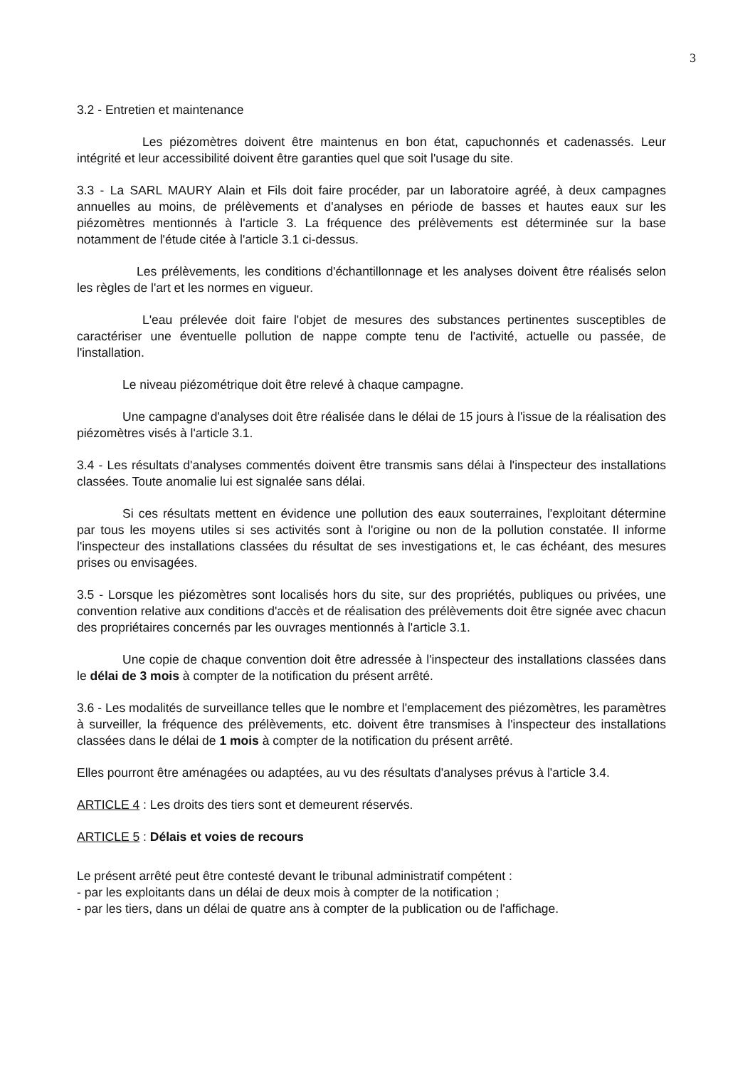3
3.2 - Entretien et maintenance
Les piézomètres doivent être maintenus en bon état, capuchonnés et cadenassés. Leur intégrité et leur accessibilité doivent être garanties quel que soit l'usage du site.
3.3 - La SARL MAURY Alain et Fils doit faire procéder, par un laboratoire agréé, à deux campagnes annuelles au moins, de prélèvements et d'analyses en période de basses et hautes eaux sur les piézomètres mentionnés à l'article 3. La fréquence des prélèvements est déterminée sur la base notamment de l'étude citée à l'article 3.1 ci-dessus.
Les prélèvements, les conditions d'échantillonnage et les analyses doivent être réalisés selon les règles de l'art et les normes en vigueur.
L'eau prélevée doit faire l'objet de mesures des substances pertinentes susceptibles de caractériser une éventuelle pollution de nappe compte tenu de l'activité, actuelle ou passée, de l'installation.
Le niveau piézométrique doit être relevé à chaque campagne.
Une campagne d'analyses doit être réalisée dans le délai de 15 jours à l'issue de la réalisation des piézomètres visés à l'article 3.1.
3.4 - Les résultats d'analyses commentés doivent être transmis sans délai à l'inspecteur des installations classées. Toute anomalie lui est signalée sans délai.
Si ces résultats mettent en évidence une pollution des eaux souterraines, l'exploitant détermine par tous les moyens utiles si ses activités sont à l'origine ou non de la pollution constatée. Il informe l'inspecteur des installations classées du résultat de ses investigations et, le cas échéant, des mesures prises ou envisagées.
3.5 - Lorsque les piézomètres sont localisés hors du site, sur des propriétés, publiques ou privées, une convention relative aux conditions d'accès et de réalisation des prélèvements doit être signée avec chacun des propriétaires concernés par les ouvrages mentionnés à l'article 3.1.
Une copie de chaque convention doit être adressée à l'inspecteur des installations classées dans le délai de 3 mois à compter de la notification du présent arrêté.
3.6 - Les modalités de surveillance telles que le nombre et l'emplacement des piézomètres, les paramètres à surveiller, la fréquence des prélèvements, etc. doivent être transmises à l'inspecteur des installations classées dans le délai de 1 mois à compter de la notification du présent arrêté.
Elles pourront être aménagées ou adaptées, au vu des résultats d'analyses prévus à l'article 3.4.
ARTICLE 4 : Les droits des tiers sont et demeurent réservés.
ARTICLE 5 : Délais et voies de recours
Le présent arrêté peut être contesté devant le tribunal administratif compétent :
- par les exploitants dans un délai de deux mois à compter de la notification ;
- par les tiers, dans un délai de quatre ans à compter de la publication ou de l'affichage.